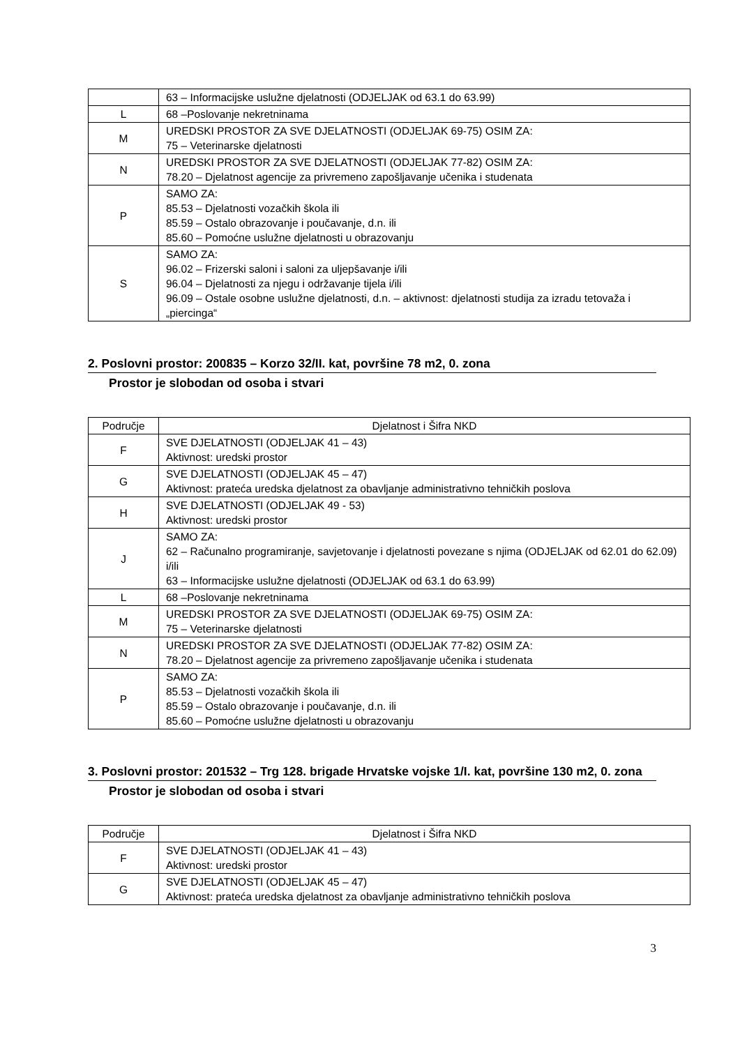| | 63 – Informacijske uslužne djelatnosti (ODJELJAK od 63.1 do 63.99) |
| L | 68 –Poslovanje nekretninama |
| M | UREDSKI PROSTOR ZA SVE DJELATNOSTI (ODJELJAK 69-75) OSIM ZA: 75 – Veterinarske djelatnosti |
| N | UREDSKI PROSTOR ZA SVE DJELATNOSTI (ODJELJAK 77-82) OSIM ZA: 78.20 – Djelatnost agencije za privremeno zapošljavanje učenika i studenata |
| P | SAMO ZA: 85.53 – Djelatnosti vozačkih škola ili 85.59 – Ostalo obrazovanje i poučavanje, d.n. ili 85.60 – Pomoćne uslužne djelatnosti u obrazovanju |
| S | SAMO ZA: 96.02 – Frizerski saloni i saloni za uljepšavanje i/ili 96.04 – Djelatnosti za njegu i održavanje tijela i/ili 96.09 – Ostale osobne uslužne djelatnosti, d.n. – aktivnost: djelatnosti studija za izradu tetovaža i „piercinga“ |
2. Poslovni prostor: 200835 – Korzo 32/II. kat, površine 78 m2, 0. zona
Prostor je slobodan od osoba i stvari
| Područje | Djelatnost i Šifra NKD |
| --- | --- |
| F | SVE DJELATNOSTI (ODJELJAK 41 – 43) Aktivnost: uredski prostor |
| G | SVE DJELATNOSTI (ODJELJAK 45 – 47) Aktivnost: prateća uredska djelatnost za obavljanje administrativno tehničkih poslova |
| H | SVE DJELATNOSTI (ODJELJAK 49 - 53) Aktivnost: uredski prostor |
| J | SAMO ZA: 62 – Računalno programiranje, savjetovanje i djelatnosti povezane s njima (ODJELJAK od 62.01 do 62.09) i/ili 63 – Informacijske uslužne djelatnosti (ODJELJAK od 63.1 do 63.99) |
| L | 68 –Poslovanje nekretninama |
| M | UREDSKI PROSTOR ZA SVE DJELATNOSTI (ODJELJAK 69-75) OSIM ZA: 75 – Veterinarske djelatnosti |
| N | UREDSKI PROSTOR ZA SVE DJELATNOSTI (ODJELJAK 77-82) OSIM ZA: 78.20 – Djelatnost agencije za privremeno zapošljavanje učenika i studenata |
| P | SAMO ZA: 85.53 – Djelatnosti vozačkih škola ili 85.59 – Ostalo obrazovanje i poučavanje, d.n. ili 85.60 – Pomoćne uslužne djelatnosti u obrazovanju |
3. Poslovni prostor: 201532 – Trg 128. brigade Hrvatske vojske 1/I. kat, površine 130 m2, 0. zona
Prostor je slobodan od osoba i stvari
| Područje | Djelatnost i Šifra NKD |
| --- | --- |
| F | SVE DJELATNOSTI (ODJELJAK 41 – 43) Aktivnost: uredski prostor |
| G | SVE DJELATNOSTI (ODJELJAK 45 – 47) Aktivnost: prateća uredska djelatnost za obavljanje administrativno tehničkih poslova |
3